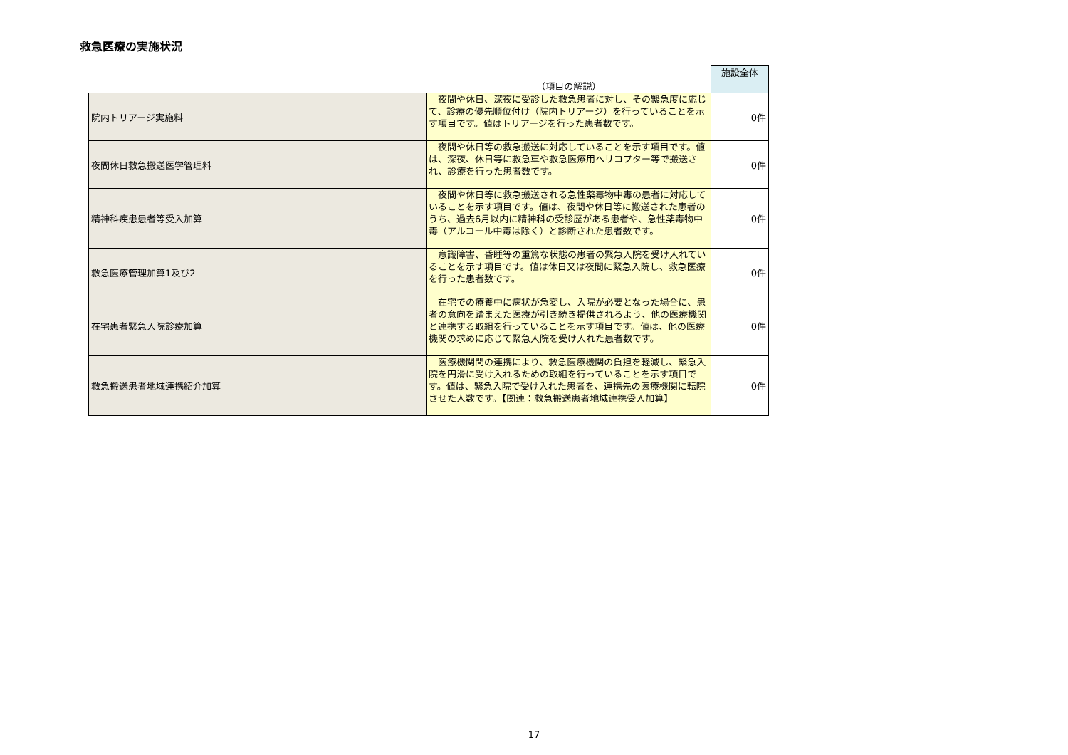救急医療の実施状況
| | （項目の解説） | 施設全体 |
| --- | --- | --- |
| 院内トリアージ実施料 | 夜間や休日、深夜に受診した救急患者に対し、その緊急度に応じて、診療の優先順位付け（院内トリアージ）を行っていることを示す項目です。値はトリアージを行った患者数です。 | 0件 |
| 夜間休日救急搬送医学管理料 | 夜間や休日等の救急搬送に対応していることを示す項目です。値は、深夜、休日等に救急車や救急医療用ヘリコプター等で搬送され、診療を行った患者数です。 | 0件 |
| 精神科疾患患者等受入加算 | 夜間や休日等に救急搬送される急性薬毒物中毒の患者に対応していることを示す項目です。値は、夜間や休日等に搬送された患者のうち、過去6月以内に精神科の受診歴がある患者や、急性薬毒物中毒（アルコール中毒は除く）と診断された患者数です。 | 0件 |
| 救急医療管理加算1及び2 | 意識障害、昏睡等の重篤な状態の患者の緊急入院を受け入れていることを示す項目です。値は休日又は夜間に緊急入院し、救急医療を行った患者数です。 | 0件 |
| 在宅患者緊急入院診療加算 | 在宅での療養中に病状が急変し、入院が必要となった場合に、患者の意向を踏まえた医療が引き続き提供されるよう、他の医療機関と連携する取組を行っていることを示す項目です。値は、他の医療機関の求めに応じて緊急入院を受け入れた患者数です。 | 0件 |
| 救急搬送患者地域連携紹介加算 | 医療機関間の連携により、救急医療機関の負担を軽減し、緊急入院を円滑に受け入れるための取組を行っていることを示す項目です。値は、緊急入院で受け入れた患者を、連携先の医療機関に転院させた人数です。【関連：救急搬送患者地域連携受入加算】 | 0件 |
17